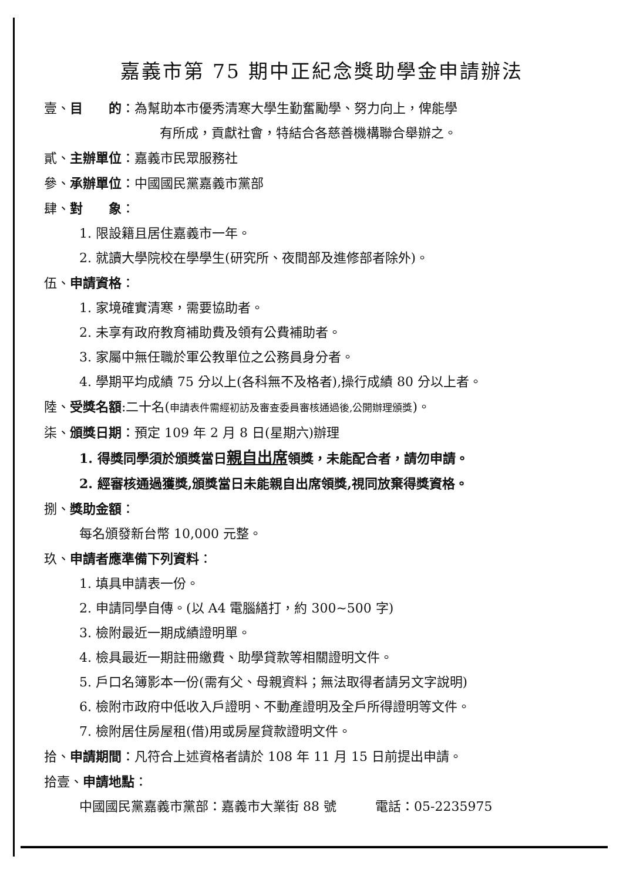嘉義市第 75 期中正紀念獎助學金申請辦法
壹、目　　的：為幫助本市優秀清寒大學生勤奮勵學、努力向上，俾能學
有所成，貢獻社會，特結合各慈善機構聯合舉辦之。
貳、主辦單位：嘉義市民眾服務社
參、承辦單位：中國國民黨嘉義市黨部
肆、對　　象：
1. 限設籍且居住嘉義市一年。
2. 就讀大學院校在學學生(研究所、夜間部及進修部者除外)。
伍、申請資格：
1. 家境確實清寒，需要協助者。
2. 未享有政府教育補助費及領有公費補助者。
3. 家屬中無任職於軍公教單位之公務員身分者。
4. 學期平均成績 75 分以上(各科無不及格者),操行成績 80 分以上者。
陸、受獎名額:二十名(申請表件需經初訪及審查委員審核通過後,公開辦理頒獎)。
柒、頒獎日期：預定 109 年 2 月 8 日(星期六)辦理
1. 得獎同學須於頒獎當日親自出席領獎，未能配合者，請勿申請。
2. 經審核通過獲獎,頒獎當日未能親自出席領獎,視同放棄得獎資格。
捌、獎助金額：
每名頒發新台幣 10,000 元整。
玖、申請者應準備下列資料：
1. 填具申請表一份。
2. 申請同學自傳。(以 A4 電腦繕打，約 300~500 字)
3. 檢附最近一期成績證明單。
4. 檢具最近一期註冊繳費、助學貸款等相關證明文件。
5. 戶口名簿影本一份(需有父、母親資料；無法取得者請另文字說明)
6. 檢附市政府中低收入戶證明、不動產證明及全戶所得證明等文件。
7. 檢附居住房屋租(借)用或房屋貸款證明文件。
拾、申請期間：凡符合上述資格者請於 108 年 11 月 15 日前提出申請。
拾壹、申請地點：
中國國民黨嘉義市黨部：嘉義市大業街 88 號　　　電話：05-2235975